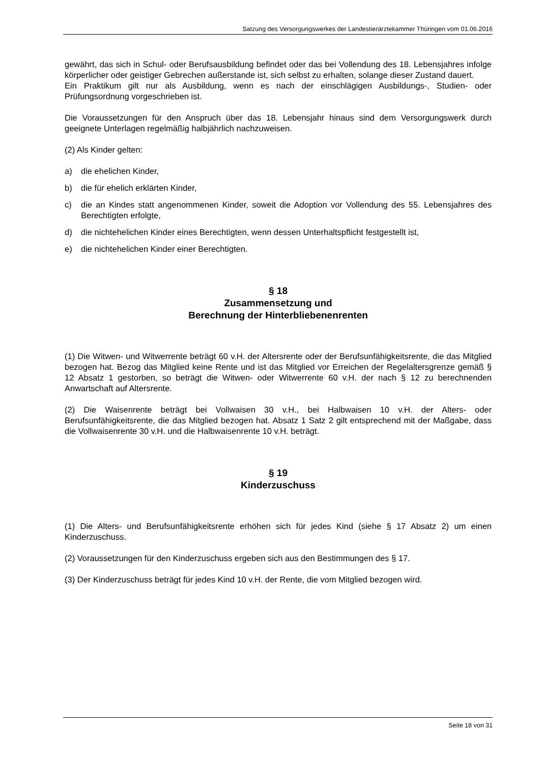Satzung des Versorgungswerkes der Landestierärztekammer Thüringen vom 01.06.2016
gewährt, das sich in Schul- oder Berufsausbildung befindet oder das bei Vollendung des 18. Lebensjahres infolge körperlicher oder geistiger Gebrechen außerstande ist, sich selbst zu erhalten, solange dieser Zustand dauert.
Ein Praktikum gilt nur als Ausbildung, wenn es nach der einschlägigen Ausbildungs-, Studien- oder Prüfungsordnung vorgeschrieben ist.
Die Voraussetzungen für den Anspruch über das 18. Lebensjahr hinaus sind dem Versorgungswerk durch geeignete Unterlagen regelmäßig halbjährlich nachzuweisen.
(2) Als Kinder gelten:
a) die ehelichen Kinder,
b) die für ehelich erklärten Kinder,
c) die an Kindes statt angenommenen Kinder, soweit die Adoption vor Vollendung des 55. Lebensjahres des Berechtigten erfolgte,
d) die nichtehelichen Kinder eines Berechtigten, wenn dessen Unterhaltspflicht festgestellt ist,
e) die nichtehelichen Kinder einer Berechtigten.
§ 18
Zusammensetzung und
Berechnung der Hinterbliebenenrenten
(1) Die Witwen- und Witwerrente beträgt 60 v.H. der Altersrente oder der Berufsunfähigkeitsrente, die das Mitglied bezogen hat. Bezog das Mitglied keine Rente und ist das Mitglied vor Erreichen der Regelaltersgrenze gemäß § 12 Absatz 1 gestorben, so beträgt die Witwen- oder Witwerrente 60 v.H. der nach § 12 zu berechnenden Anwartschaft auf Altersrente.
(2) Die Waisenrente beträgt bei Vollwaisen 30 v.H., bei Halbwaisen 10 v.H. der Alters- oder Berufsunfähigkeitsrente, die das Mitglied bezogen hat. Absatz 1 Satz 2 gilt entsprechend mit der Maßgabe, dass die Vollwaisenrente 30 v.H. und die Halbwaisenrente 10 v.H. beträgt.
§ 19
Kinderzuschuss
(1) Die Alters- und Berufsunfähigkeitsrente erhöhen sich für jedes Kind (siehe § 17 Absatz 2) um einen Kinderzuschuss.
(2) Voraussetzungen für den Kinderzuschuss ergeben sich aus den Bestimmungen des § 17.
(3) Der Kinderzuschuss beträgt für jedes Kind 10 v.H. der Rente, die vom Mitglied bezogen wird.
Seite 18 von 31